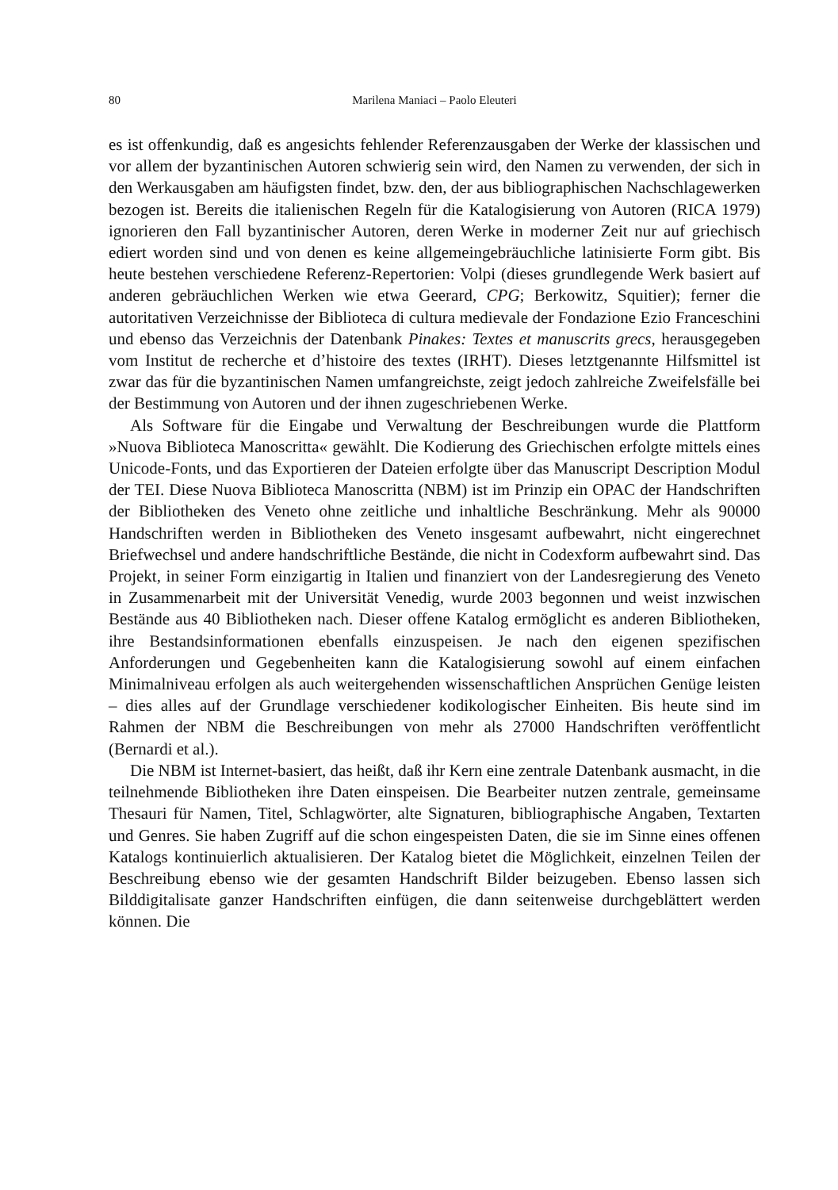80 Marilena Maniaci – Paolo Eleuteri
es ist offenkundig, daß es angesichts fehlender Referenzausgaben der Werke der klassischen und vor allem der byzantinischen Autoren schwierig sein wird, den Namen zu verwenden, der sich in den Werkausgaben am häufigsten findet, bzw. den, der aus bibliographischen Nachschlagewerken bezogen ist. Bereits die italienischen Regeln für die Katalogisierung von Autoren (RICA 1979) ignorieren den Fall byzantinischer Autoren, deren Werke in moderner Zeit nur auf griechisch ediert worden sind und von denen es keine allgemeingebräuchliche latinisierte Form gibt. Bis heute bestehen verschiedene Referenz-Repertorien: Volpi (dieses grundlegende Werk basiert auf anderen gebräuchlichen Werken wie etwa Geerard, CPG; Berkowitz, Squitier); ferner die autoritativen Verzeichnisse der Biblioteca di cultura medievale der Fondazione Ezio Franceschini und ebenso das Verzeichnis der Datenbank Pinakes: Textes et manuscrits grecs, herausgegeben vom Institut de recherche et d’histoire des textes (IRHT). Dieses letztgenannte Hilfsmittel ist zwar das für die byzantinischen Namen umfangreichste, zeigt jedoch zahlreiche Zweifelsfälle bei der Bestimmung von Autoren und der ihnen zugeschriebenen Werke.
Als Software für die Eingabe und Verwaltung der Beschreibungen wurde die Plattform »Nuova Biblioteca Manoscritta« gewählt. Die Kodierung des Griechischen erfolgte mittels eines Unicode-Fonts, und das Exportieren der Dateien erfolgte über das Manuscript Description Modul der TEI. Diese Nuova Biblioteca Manoscritta (NBM) ist im Prinzip ein OPAC der Handschriften der Bibliotheken des Veneto ohne zeitliche und inhaltliche Beschränkung. Mehr als 90000 Handschriften werden in Bibliotheken des Veneto insgesamt aufbewahrt, nicht eingerechnet Briefwechsel und andere handschriftliche Bestände, die nicht in Codexform aufbewahrt sind. Das Projekt, in seiner Form einzigartig in Italien und finanziert von der Landesregierung des Veneto in Zusammenarbeit mit der Universität Venedig, wurde 2003 begonnen und weist inzwischen Bestände aus 40 Bibliotheken nach. Dieser offene Katalog ermöglicht es anderen Bibliotheken, ihre Bestandsinformationen ebenfalls einzuspeisen. Je nach den eigenen spezifischen Anforderungen und Gegebenheiten kann die Katalogisierung sowohl auf einem einfachen Minimalniveau erfolgen als auch weitergehenden wissenschaftlichen Ansprüchen Genüge leisten – dies alles auf der Grundlage verschiedener kodikologischer Einheiten. Bis heute sind im Rahmen der NBM die Beschreibungen von mehr als 27000 Handschriften veröffentlicht (Bernardi et al.).
Die NBM ist Internet-basiert, das heißt, daß ihr Kern eine zentrale Datenbank ausmacht, in die teilnehmende Bibliotheken ihre Daten einspeisen. Die Bearbeiter nutzen zentrale, gemeinsame Thesauri für Namen, Titel, Schlagwörter, alte Signaturen, bibliographische Angaben, Textarten und Genres. Sie haben Zugriff auf die schon eingespeisten Daten, die sie im Sinne eines offenen Katalogs kontinuierlich aktualisieren. Der Katalog bietet die Möglichkeit, einzelnen Teilen der Beschreibung ebenso wie der gesamten Handschrift Bilder beizugeben. Ebenso lassen sich Bilddigitalisate ganzer Handschriften einfügen, die dann seitenweise durchgeblättert werden können. Die